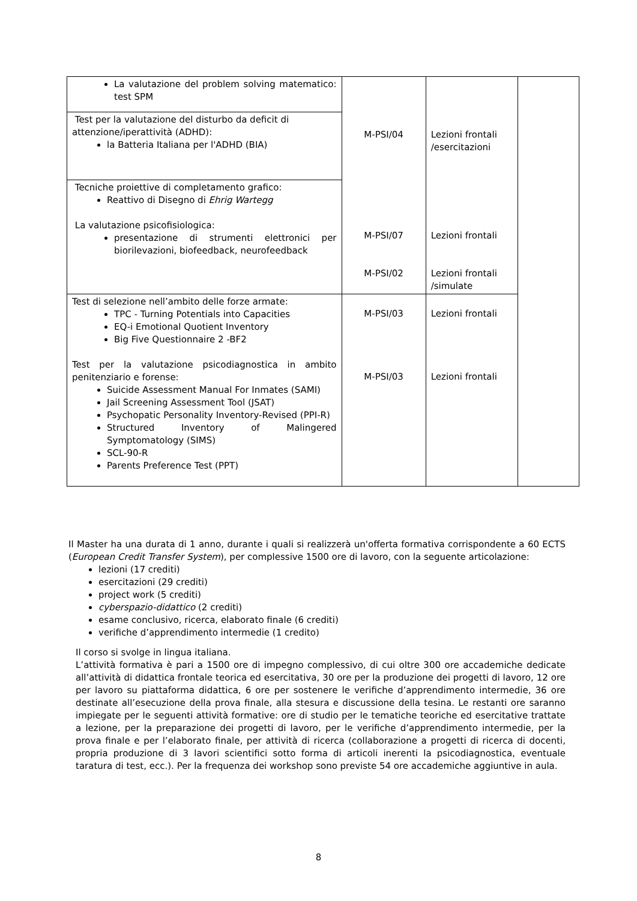| La valutazione del problem solving matematico: test SPM | M-PSI/04 M-PSI/07 M-PSI/02 | Lezioni frontali /esercitazioni Lezioni frontali Lezioni frontali /simulate | |
| Test per la valutazione del disturbo da deficit di attenzione/iperattività (ADHD): la Batteria Italiana per l'ADHD (BIA) | | | |
| Tecniche proiettive di completamento grafico: Reattivo di Disegno di Ehrig Wartegg La valutazione psicofisiologica: presentazione di strumenti elettronici per biorilevazioni, biofeedback, neurofeedback | | | |
| Test di selezione nell’ambito delle forze armate: TPC - Turning Potentials into Capacities EQ-i Emotional Quotient Inventory Big Five Questionnaire 2 -BF2 Test per la valutazione psicodiagnostica in ambito penitenziario e forense: Suicide Assessment Manual For Inmates (SAMI) Jail Screening Assessment Tool (JSAT) Psychopatic Personality Inventory-Revised (PPI-R) Structured Inventory of Malingered Symptomatology (SIMS) SCL-90-R Parents Preference Test (PPT) | M-PSI/03 M-PSI/03 | Lezioni frontali Lezioni frontali | |
Il Master ha una durata di 1 anno, durante i quali si realizzerà un'offerta formativa corrispondente a 60 ECTS (European Credit Transfer System), per complessive 1500 ore di lavoro, con la seguente articolazione:
lezioni (17 crediti)
esercitazioni (29 crediti)
project work (5 crediti)
cyberspazio-didattico (2 crediti)
esame conclusivo, ricerca, elaborato finale (6 crediti)
verifiche d’apprendimento intermedie (1 credito)
Il corso si svolge in lingua italiana.
L’attività formativa è pari a 1500 ore di impegno complessivo, di cui oltre 300 ore accademiche dedicate all’attività di didattica frontale teorica ed esercitativa, 30 ore per la produzione dei progetti di lavoro, 12 ore per lavoro su piattaforma didattica, 6 ore per sostenere le verifiche d’apprendimento intermedie, 36 ore destinate all’esecuzione della prova finale, alla stesura e discussione della tesina. Le restanti ore saranno impiegate per le seguenti attività formative: ore di studio per le tematiche teoriche ed esercitative trattate a lezione, per la preparazione dei progetti di lavoro, per le verifiche d’apprendimento intermedie, per la prova finale e per l’elaborato finale, per attività di ricerca (collaborazione a progetti di ricerca di docenti, propria produzione di 3 lavori scientifici sotto forma di articoli inerenti la psicodiagnostica, eventuale taratura di test, ecc.). Per la frequenza dei workshop sono previste 54 ore accademiche aggiuntive in aula.
8